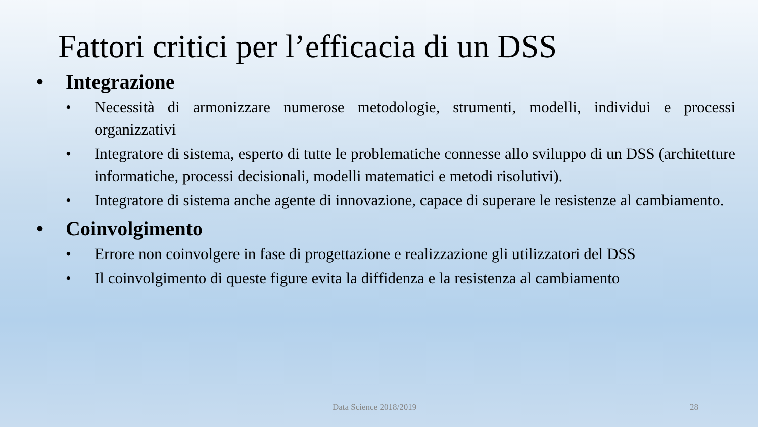Fattori critici per l’efficacia di un DSS
• Integrazione
• Necessità di armonizzare numerose metodologie, strumenti, modelli, individui e processi organizzativi
• Integratore di sistema, esperto di tutte le problematiche connesse allo sviluppo di un DSS (architetture informatiche, processi decisionali, modelli matematici e metodi risolutivi).
• Integratore di sistema anche agente di innovazione, capace di superare le resistenze al cambiamento.
• Coinvolgimento
• Errore non coinvolgere in fase di progettazione e realizzazione gli utilizzatori del DSS
• Il coinvolgimento di queste figure evita la diffidenza e la resistenza al cambiamento
Data Science 2018/2019 28